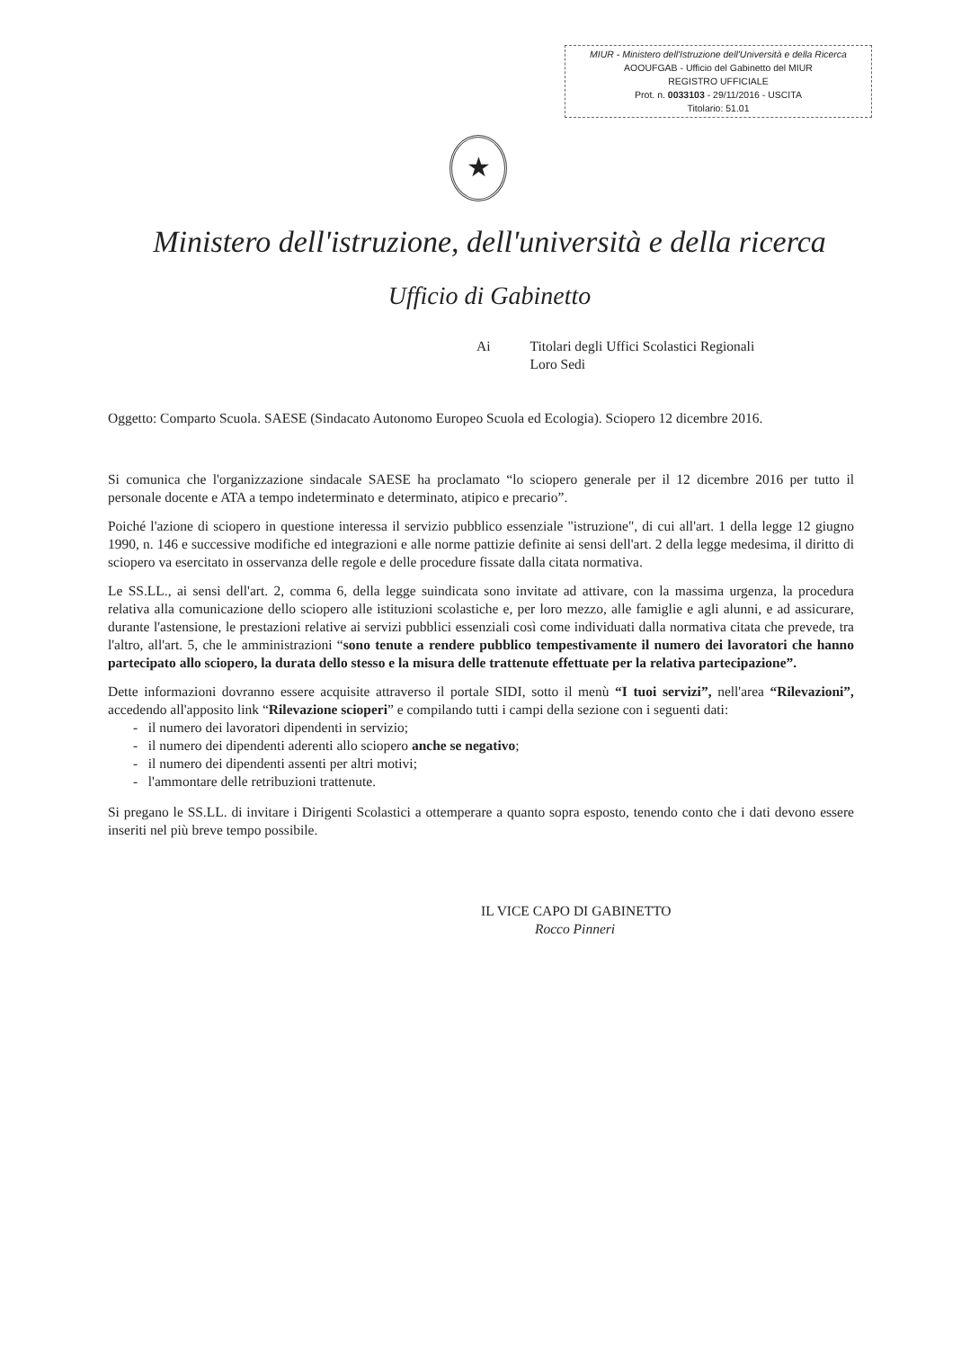MIUR - Ministero dell'Istruzione dell'Università e della Ricerca
AOOUFGAB - Ufficio del Gabinetto del MIUR
REGISTRO UFFICIALE
Prot. n. 0033103 - 29/11/2016 - USCITA
Titolario: 51.01
★
Ministero dell'istruzione, dell'università e della ricerca
Ufficio di Gabinetto
Ai Titolari degli Uffici Scolastici Regionali
Loro Sedi
Oggetto: Comparto Scuola. SAESE (Sindacato Autonomo Europeo Scuola ed Ecologia). Sciopero 12 dicembre 2016.
Si comunica che l'organizzazione sindacale SAESE ha proclamato “lo sciopero generale per il 12 dicembre 2016 per tutto il personale docente e ATA a tempo indeterminato e determinato, atipico e precario”.
Poiché l'azione di sciopero in questione interessa il servizio pubblico essenziale "istruzione", di cui all'art. 1 della legge 12 giugno 1990, n. 146 e successive modifiche ed integrazioni e alle norme pattizie definite ai sensi dell'art. 2 della legge medesima, il diritto di sciopero va esercitato in osservanza delle regole e delle procedure fissate dalla citata normativa.
Le SS.LL., ai sensi dell'art. 2, comma 6, della legge suindicata sono invitate ad attivare, con la massima urgenza, la procedura relativa alla comunicazione dello sciopero alle istituzioni scolastiche e, per loro mezzo, alle famiglie e agli alunni, e ad assicurare, durante l'astensione, le prestazioni relative ai servizi pubblici essenziali così come individuati dalla normativa citata che prevede, tra l'altro, all'art. 5, che le amministrazioni “sono tenute a rendere pubblico tempestivamente il numero dei lavoratori che hanno partecipato allo sciopero, la durata dello stesso e la misura delle trattenute effettuate per la relativa partecipazione”.
Dette informazioni dovranno essere acquisite attraverso il portale SIDI, sotto il menù “I tuoi servizi”, nell'area “Rilevazioni”, accedendo all'apposito link “Rilevazione scioperi” e compilando tutti i campi della sezione con i seguenti dati:
- il numero dei lavoratori dipendenti in servizio;
- il numero dei dipendenti aderenti allo sciopero anche se negativo;
- il numero dei dipendenti assenti per altri motivi;
- l'ammontare delle retribuzioni trattenute.
Si pregano le SS.LL. di invitare i Dirigenti Scolastici a ottemperare a quanto sopra esposto, tenendo conto che i dati devono essere inseriti nel più breve tempo possibile.
IL VICE CAPO DI GABINETTO
Rocco Pinneri